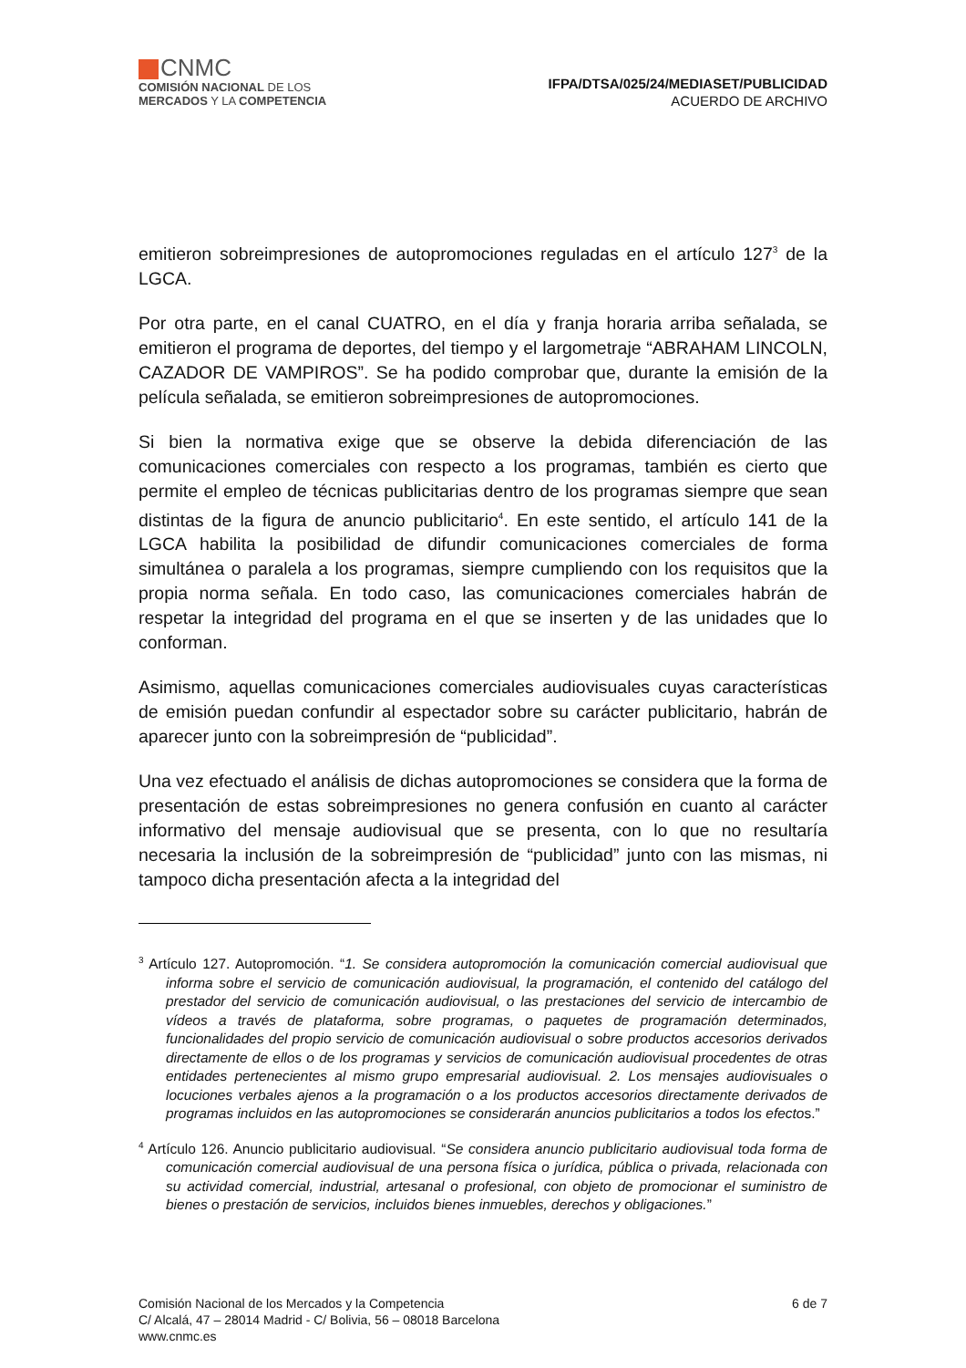CNMC
COMISIÓN NACIONAL DE LOS
MERCADOS Y LA COMPETENCIA
IFPA/DTSA/025/24/MEDIASET/PUBLICIDAD
ACUERDO DE ARCHIVO
emitieron sobreimpresiones de autopromociones reguladas en el artículo 127<sup>3</sup> de la LGCA.
Por otra parte, en el canal CUATRO, en el día y franja horaria arriba señalada, se emitieron el programa de deportes, del tiempo y el largometraje “ABRAHAM LINCOLN, CAZADOR DE VAMPIROS”. Se ha podido comprobar que, durante la emisión de la película señalada, se emitieron sobreimpresiones de autopromociones.
Si bien la normativa exige que se observe la debida diferenciación de las comunicaciones comerciales con respecto a los programas, también es cierto que permite el empleo de técnicas publicitarias dentro de los programas siempre que sean distintas de la figura de anuncio publicitario<sup>4</sup>. En este sentido, el artículo 141 de la LGCA habilita la posibilidad de difundir comunicaciones comerciales de forma simultánea o paralela a los programas, siempre cumpliendo con los requisitos que la propia norma señala. En todo caso, las comunicaciones comerciales habrán de respetar la integridad del programa en el que se inserten y de las unidades que lo conforman.
Asimismo, aquellas comunicaciones comerciales audiovisuales cuyas características de emisión puedan confundir al espectador sobre su carácter publicitario, habrán de aparecer junto con la sobreimpresión de “publicidad”.
Una vez efectuado el análisis de dichas autopromociones se considera que la forma de presentación de estas sobreimpresiones no genera confusión en cuanto al carácter informativo del mensaje audiovisual que se presenta, con lo que no resultaría necesaria la inclusión de la sobreimpresión de “publicidad” junto con las mismas, ni tampoco dicha presentación afecta a la integridad del
<sup>3</sup> Artículo 127. Autopromoción. “1. Se considera autopromoción la comunicación comercial audiovisual que informa sobre el servicio de comunicación audiovisual, la programación, el contenido del catálogo del prestador del servicio de comunicación audiovisual, o las prestaciones del servicio de intercambio de vídeos a través de plataforma, sobre programas, o paquetes de programación determinados, funcionalidades del propio servicio de comunicación audiovisual o sobre productos accesorios derivados directamente de ellos o de los programas y servicios de comunicación audiovisual procedentes de otras entidades pertenecientes al mismo grupo empresarial audiovisual. 2. Los mensajes audiovisuales o locuciones verbales ajenos a la programación o a los productos accesorios directamente derivados de programas incluidos en las autopromociones se considerarán anuncios publicitarios a todos los efectos.”
<sup>4</sup> Artículo 126. Anuncio publicitario audiovisual. “Se considera anuncio publicitario audiovisual toda forma de comunicación comercial audiovisual de una persona física o jurídica, pública o privada, relacionada con su actividad comercial, industrial, artesanal o profesional, con objeto de promocionar el suministro de bienes o prestación de servicios, incluidos bienes inmuebles, derechos y obligaciones.”
Comisión Nacional de los Mercados y la Competencia
C/ Alcalá, 47 – 28014 Madrid - C/ Bolivia, 56 – 08018 Barcelona
www.cnmc.es
6 de 7